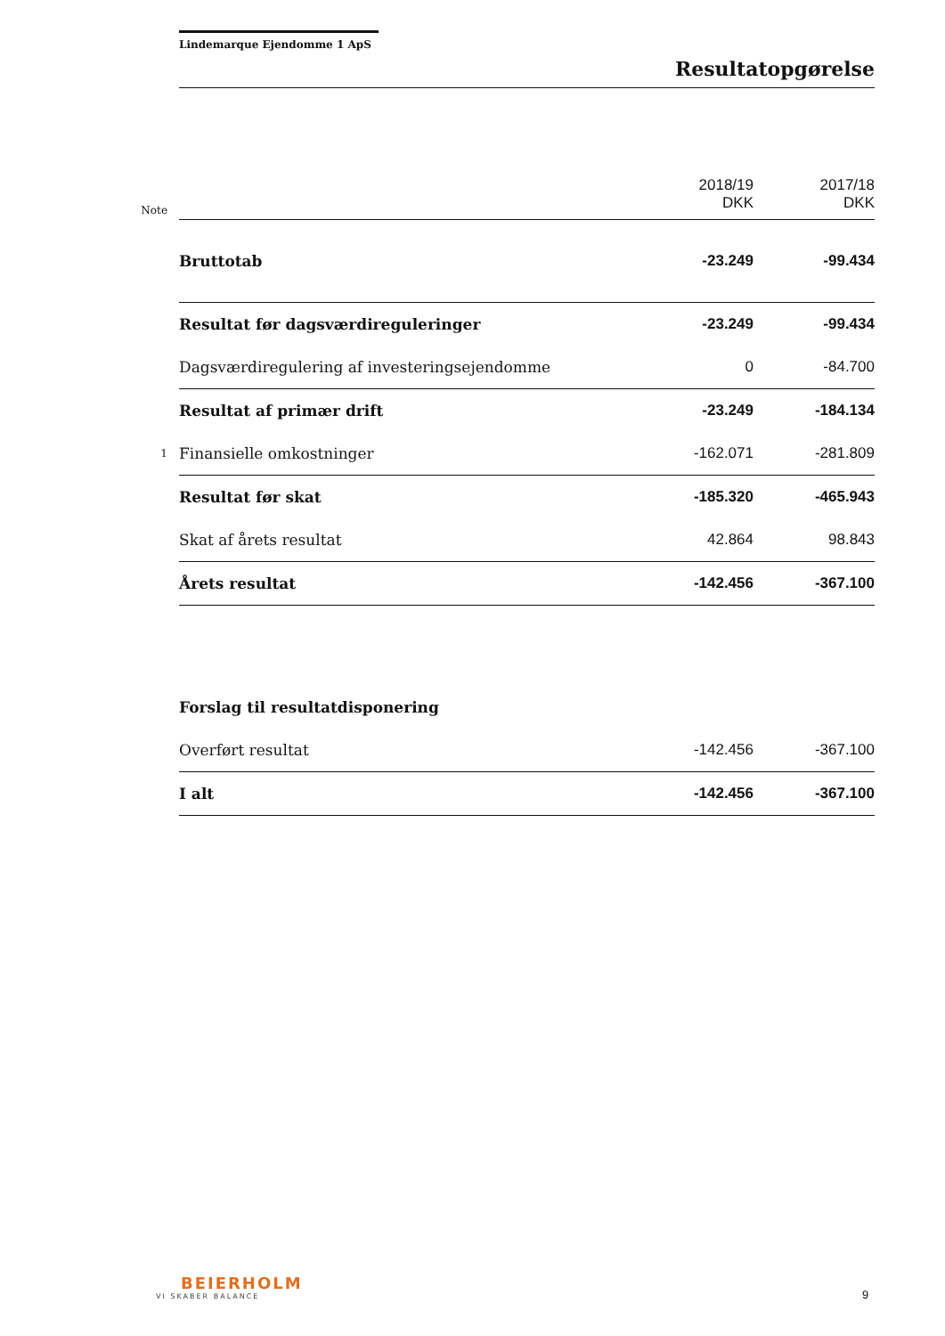Lindemarque Ejendomme 1 ApS
Resultatopgørelse
| Note | | 2018/19 DKK | 2017/18 DKK |
| | Bruttotab | -23.249 | -99.434 |
| | Resultat før dagsværdireguleringer | -23.249 | -99.434 |
| | Dagsværdiregulering af investeringsejendomme | 0 | -84.700 |
| | Resultat af primær drift | -23.249 | -184.134 |
| 1 | Finansielle omkostninger | -162.071 | -281.809 |
| | Resultat før skat | -185.320 | -465.943 |
| | Skat af årets resultat | 42.864 | 98.843 |
| | Årets resultat | -142.456 | -367.100 |
| | Forslag til resultatdisponering | | |
| | Overført resultat | -142.456 | -367.100 |
| | I alt | -142.456 | -367.100 |
BEIERHOLM
VI SKABER BALANCE
9